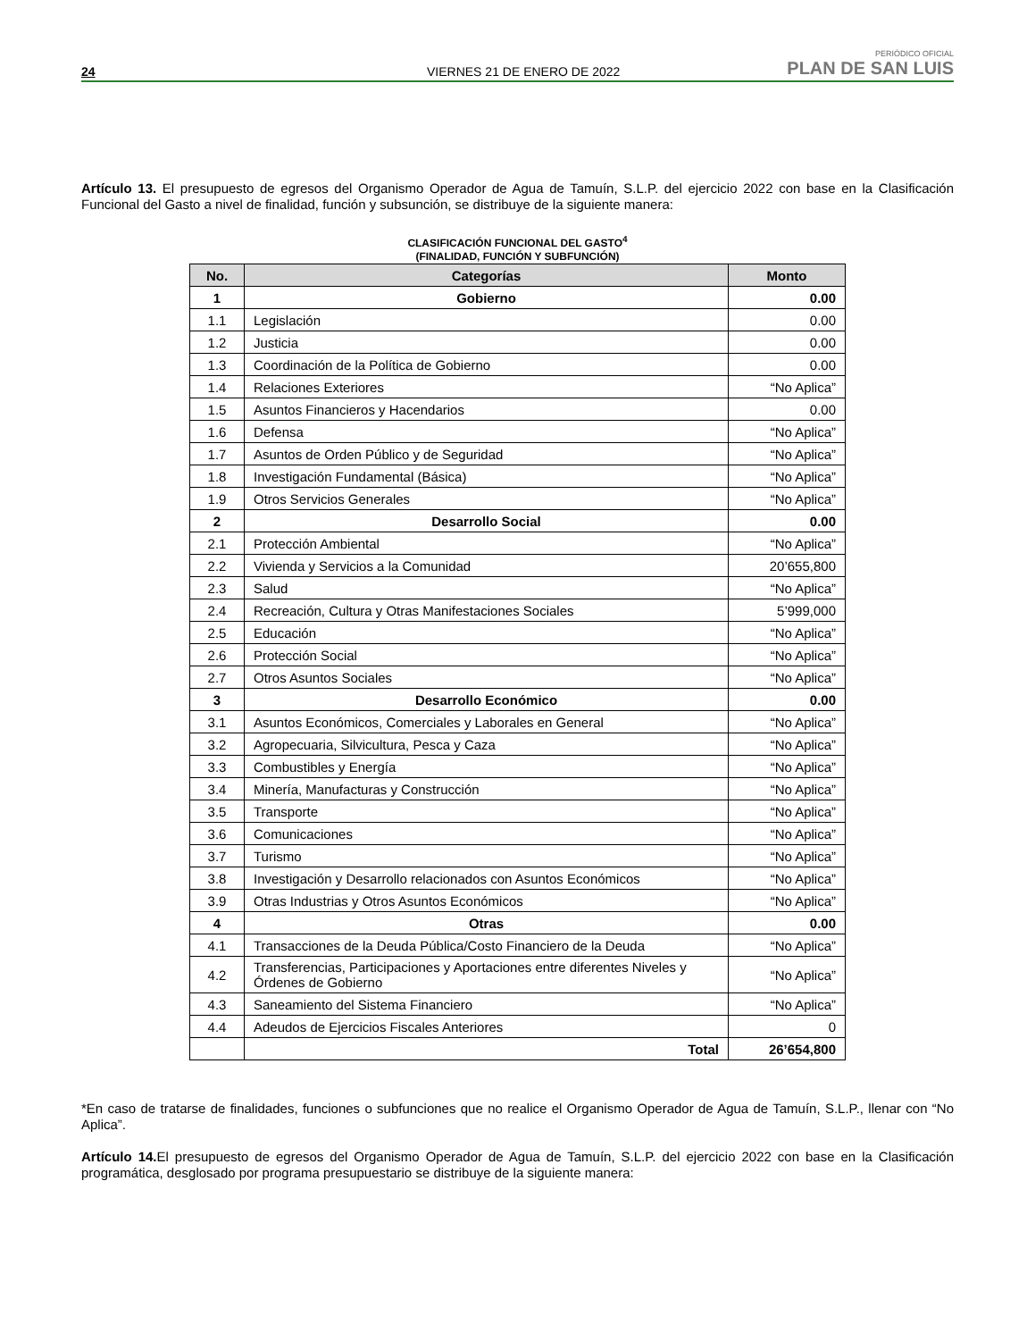24 VIERNES 21 DE ENERO DE 2022 PERIÓDICO OFICIAL
PLAN DE SAN LUIS
Artículo 13. El presupuesto de egresos del Organismo Operador de Agua de Tamuín, S.L.P. del ejercicio 2022 con base en la Clasificación Funcional del Gasto a nivel de finalidad, función y subsunción, se distribuye de la siguiente manera:
CLASIFICACIÓN FUNCIONAL DEL GASTO<sup>4</sup>
(FINALIDAD, FUNCIÓN Y SUBFUNCIÓN)
| No. | Categorías | Monto |
| --- | --- | --- |
| 1 | Gobierno | 0.00 |
| 1.1 | Legislación | 0.00 |
| 1.2 | Justicia | 0.00 |
| 1.3 | Coordinación de la Política de Gobierno | 0.00 |
| 1.4 | Relaciones Exteriores | “No Aplica” |
| 1.5 | Asuntos Financieros y Hacendarios | 0.00 |
| 1.6 | Defensa | “No Aplica” |
| 1.7 | Asuntos de Orden Público y de Seguridad | “No Aplica” |
| 1.8 | Investigación Fundamental (Básica) | “No Aplica” |
| 1.9 | Otros Servicios Generales | “No Aplica” |
| 2 | Desarrollo Social | 0.00 |
| 2.1 | Protección Ambiental | “No Aplica” |
| 2.2 | Vivienda y Servicios a la Comunidad | 20’655,800 |
| 2.3 | Salud | “No Aplica” |
| 2.4 | Recreación, Cultura y Otras Manifestaciones Sociales | 5’999,000 |
| 2.5 | Educación | “No Aplica” |
| 2.6 | Protección Social | “No Aplica” |
| 2.7 | Otros Asuntos Sociales | “No Aplica” |
| 3 | Desarrollo Económico | 0.00 |
| 3.1 | Asuntos Económicos, Comerciales y Laborales en General | “No Aplica” |
| 3.2 | Agropecuaria, Silvicultura, Pesca y Caza | “No Aplica” |
| 3.3 | Combustibles y Energía | “No Aplica” |
| 3.4 | Minería, Manufacturas y Construcción | “No Aplica” |
| 3.5 | Transporte | “No Aplica” |
| 3.6 | Comunicaciones | “No Aplica” |
| 3.7 | Turismo | “No Aplica” |
| 3.8 | Investigación y Desarrollo relacionados con Asuntos Económicos | “No Aplica” |
| 3.9 | Otras Industrias y Otros Asuntos Económicos | “No Aplica” |
| 4 | Otras | 0.00 |
| 4.1 | Transacciones de la Deuda Pública/Costo Financiero de la Deuda | “No Aplica” |
| 4.2 | Transferencias, Participaciones y Aportaciones entre diferentes Niveles y Órdenes de Gobierno | “No Aplica” |
| 4.3 | Saneamiento del Sistema Financiero | “No Aplica” |
| 4.4 | Adeudos de Ejercicios Fiscales Anteriores | 0 |
| | Total | 26’654,800 |
*En caso de tratarse de finalidades, funciones o subfunciones que no realice el Organismo Operador de Agua de Tamuín, S.L.P., llenar con “No Aplica”.
Artículo 14. El presupuesto de egresos del Organismo Operador de Agua de Tamuín, S.L.P. del ejercicio 2022 con base en la Clasificación programática, desglosado por programa presupuestario se distribuye de la siguiente manera: